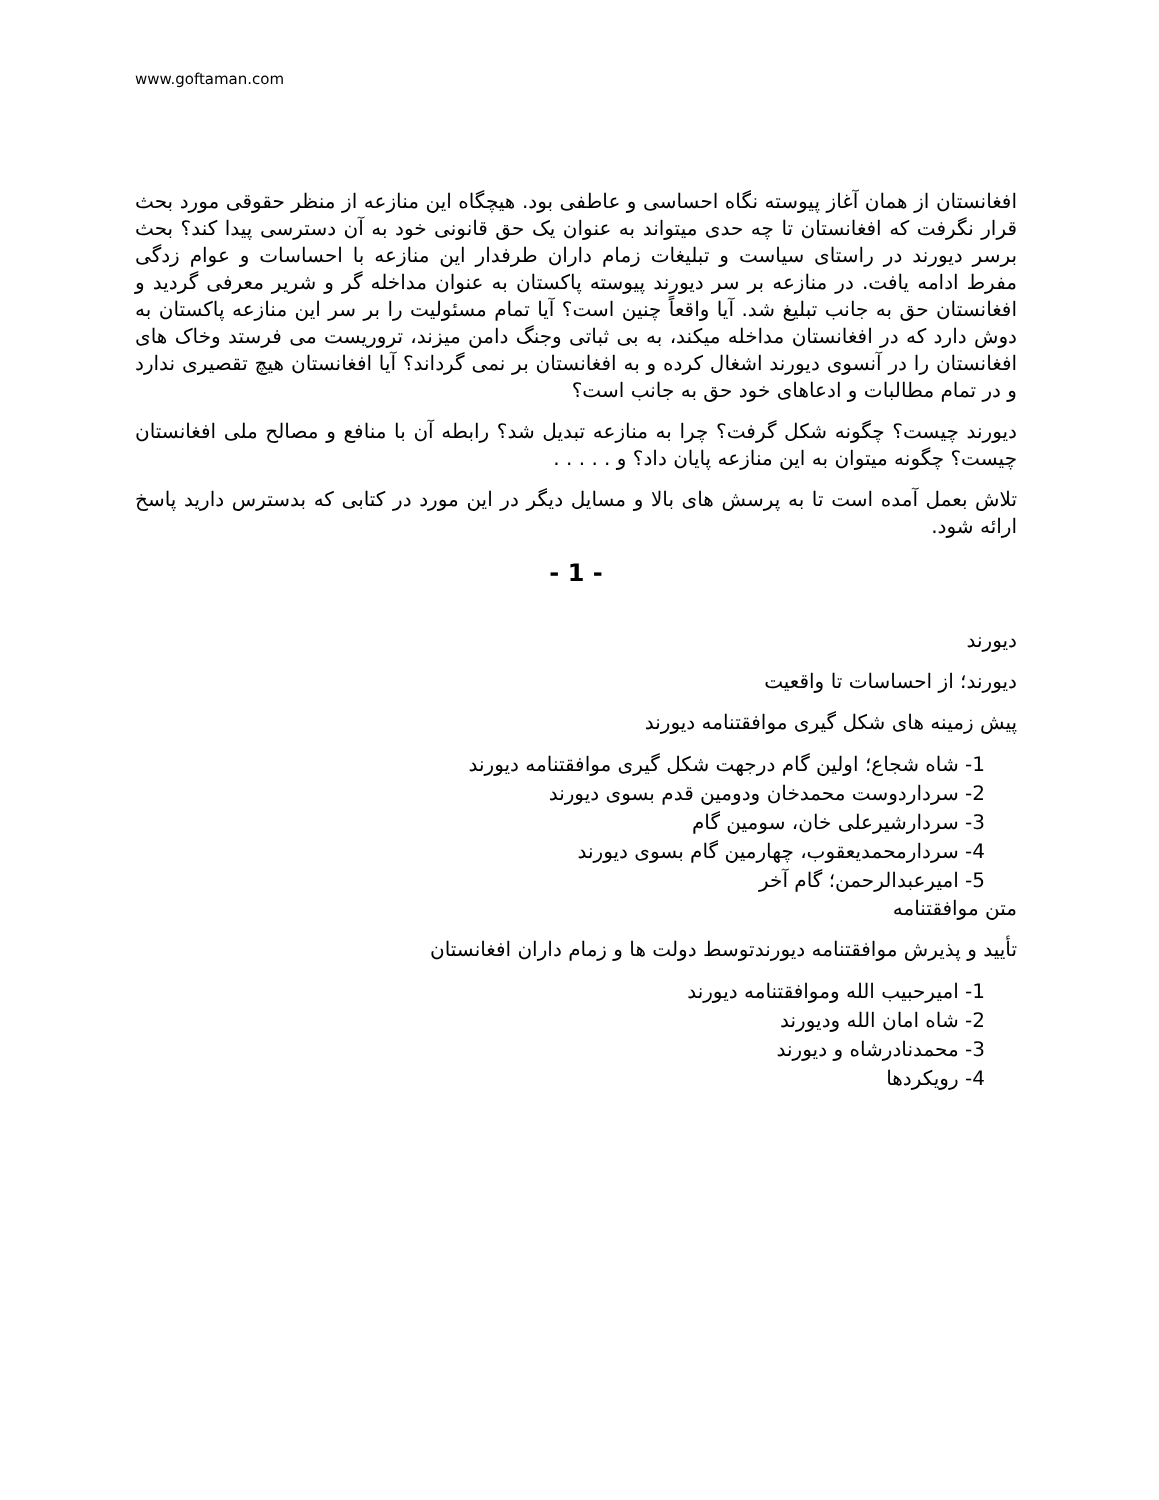www.goftaman.com
افغانستان از همان آغاز پیوسته نگاه احساسی و عاطفی بود. هیچگاه این منازعه از منظر حقوقی مورد بحث قرار نگرفت که افغانستان تا چه حدی میتواند به عنوان یک حق قانونی خود به آن دسترسی پیدا کند؟ بحث برسر دیورند در راستای سیاست و تبلیغات زمام داران طرفدار این منازعه با احساسات و عوام زدگی مفرط ادامه یافت. در منازعه بر سر دیورند پیوسته پاکستان به عنوان مداخله گر و شریر معرفی گردید و افغانستان حق به جانب تبلیغ شد. آیا واقعاً چنین است؟ آیا تمام مسئولیت را بر سر این منازعه پاکستان به دوش دارد که در افغانستان مداخله میکند، به بی ثباتی وجنگ دامن میزند، تروریست می فرستد وخاک های افغانستان را در آنسوی دیورند اشغال کرده و به افغانستان بر نمی گرداند؟ آیا افغانستان هیچ تقصیری ندارد و در تمام مطالبات و ادعاهای خود حق به جانب است؟
دیورند چیست؟ چگونه شکل گرفت؟ چرا به منازعه تبدیل شد؟ رابطه آن با منافع و مصالح ملی افغانستان چیست؟ چگونه میتوان به این منازعه پایان داد؟ و . . . . .
تلاش بعمل آمده است تا به پرسش های بالا و مسایل دیگر در این مورد در کتابی که بدسترس دارید پاسخ ارائه شود.
- 1 -
دیورند
دیورند؛ از احساسات تا واقعیت
پیش زمینه های شکل گیری موافقتنامه دیورند
1- شاه شجاع؛ اولین گام درجهت شکل گیری موافقتنامه دیورند
2- سرداردوست محمدخان ودومین قدم بسوی دیورند
3- سردارشیرعلی خان، سومین گام
4- سردارمحمدیعقوب، چهارمین گام بسوی دیورند
5- امیرعبدالرحمن؛ گام آخر
متن موافقتنامه
تأیید و پذیرش موافقتنامه دیورندتوسط دولت ها و زمام داران افغانستان
1- امیرحبیب الله وموافقتنامه دیورند
2- شاه امان الله ودیورند
3- محمدنادرشاه و دیورند
4- رویکردها